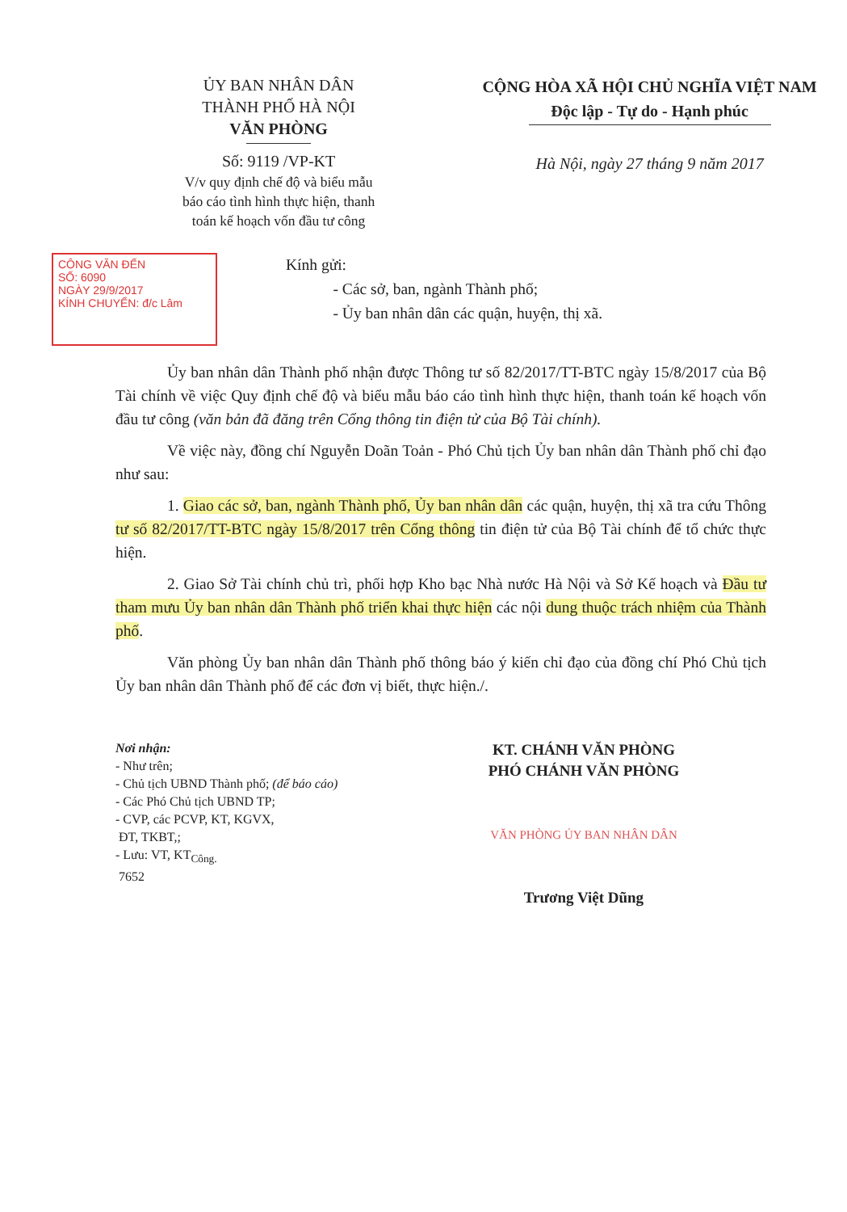ỦY BAN NHÂN DÂN
THÀNH PHỐ HÀ NỘI
VĂN PHÒNG
Số: 9119 /VP-KT
V/v quy định chế độ và biểu mẫu
báo cáo tình hình thực hiện, thanh
toán kế hoạch vốn đầu tư công
CỘNG HÒA XÃ HỘI CHỦ NGHĨA VIỆT NAM
Độc lập - Tự do - Hạnh phúc
Hà Nội, ngày 27 tháng 9 năm 2017
CÔNG VĂN ĐẾN
SỐ: 6090
NGÀY 29/9/2017
KÍNH CHUYỂN: đ/c Lâm
Kính gửi:
- Các sở, ban, ngành Thành phố;
- Ủy ban nhân dân các quận, huyện, thị xã.
Ủy ban nhân dân Thành phố nhận được Thông tư số 82/2017/TT-BTC ngày 15/8/2017 của Bộ Tài chính về việc Quy định chế độ và biểu mẫu báo cáo tình hình thực hiện, thanh toán kế hoạch vốn đầu tư công (văn bản đã đăng trên Cổng thông tin điện tử của Bộ Tài chính).
Về việc này, đồng chí Nguyễn Doãn Toản - Phó Chủ tịch Ủy ban nhân dân Thành phố chỉ đạo như sau:
1. Giao các sở, ban, ngành Thành phố, Ủy ban nhân dân các quận, huyện, thị xã tra cứu Thông tư số 82/2017/TT-BTC ngày 15/8/2017 trên Cổng thông tin điện tử của Bộ Tài chính để tổ chức thực hiện.
2. Giao Sở Tài chính chủ trì, phối hợp Kho bạc Nhà nước Hà Nội và Sở Kế hoạch và Đầu tư tham mưu Ủy ban nhân dân Thành phố triển khai thực hiện các nội dung thuộc trách nhiệm của Thành phố.
Văn phòng Ủy ban nhân dân Thành phố thông báo ý kiến chỉ đạo của đồng chí Phó Chủ tịch Ủy ban nhân dân Thành phố để các đơn vị biết, thực hiện./.
Nơi nhận:
- Như trên;
- Chủ tịch UBND Thành phố; (để báo cáo)
- Các Phó Chủ tịch UBND TP;
- CVP, các PCVP, KT, KGVX,
ĐT, TKBT,;
- Lưu: VT, KT<sub>Công.</sub>
7652
KT. CHÁNH VĂN PHÒNG
PHÓ CHÁNH VĂN PHÒNG
VĂN PHÒNG ỦY BAN NHÂN DÂN
Trương Việt Dũng